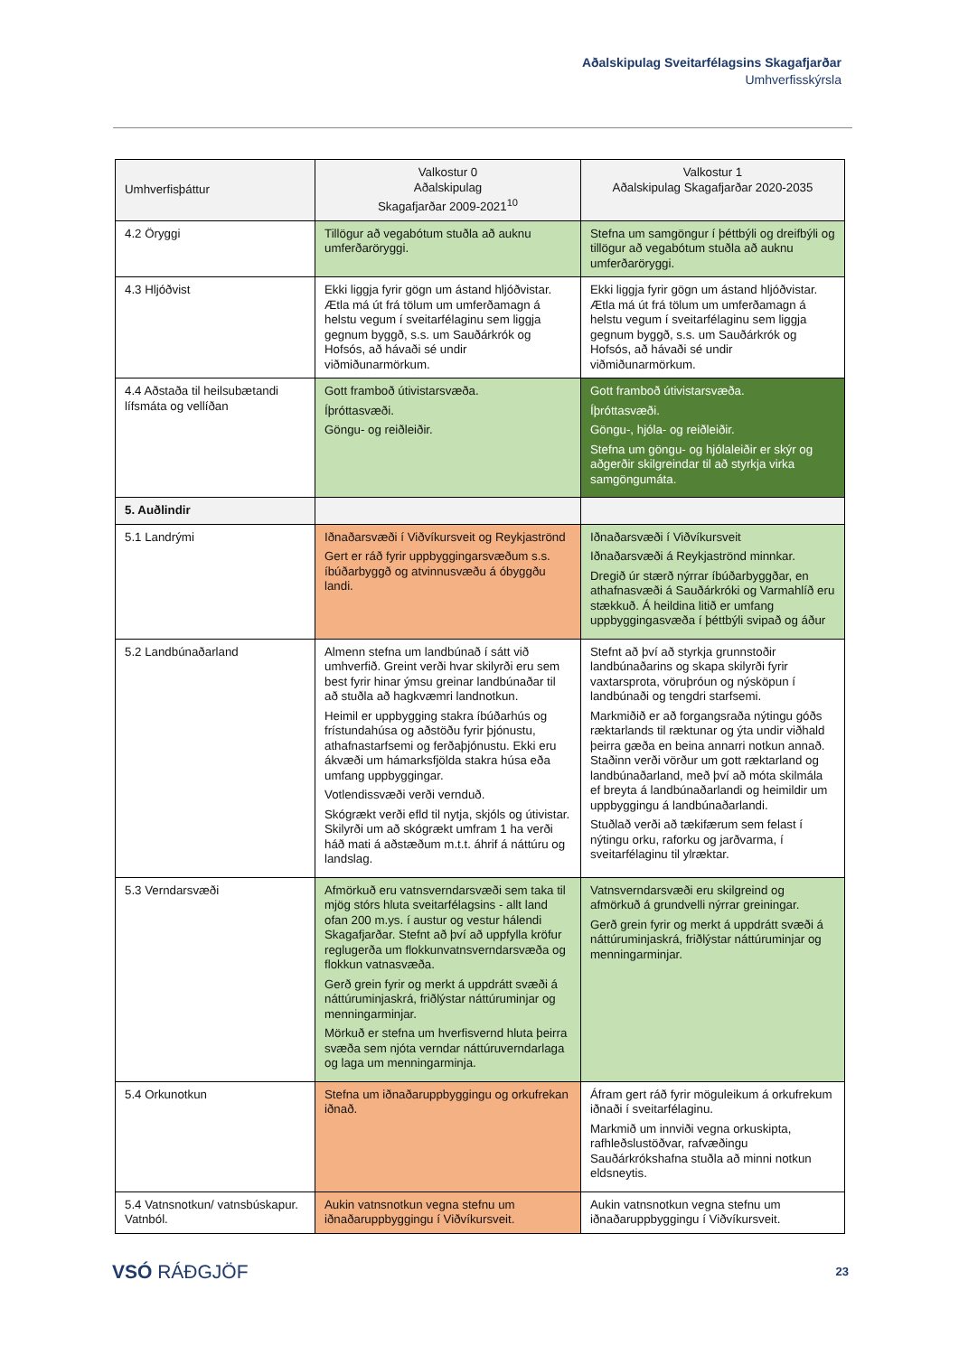Aðalskipulag Sveitarfélagsins Skagafjarðar
Umhverfisskýrsla
| Umhverfisþáttur | Valkostur 0 Aðalskipulag Skagafjarðar 2009-2021<sup>10</sup> | Valkostur 1 Aðalskipulag Skagafjarðar 2020-2035 |
| --- | --- | --- |
| 4.2 Öryggi | Tillögur að vegabótum stuðla að auknu umferðaröryggi. | Stefna um samgöngur í þéttbýli og dreifbýli og tillögur að vegabótum stuðla að auknu umferðaröryggi. |
| 4.3 Hljóðvist | Ekki liggja fyrir gögn um ástand hljóðvistar. Ætla má út frá tölum um umferðamagn á helstu vegum í sveitarfélaginu sem liggja gegnum byggð, s.s. um Sauðárkrók og Hofsós, að hávaði sé undir viðmiðunarmörkum. | Ekki liggja fyrir gögn um ástand hljóðvistar. Ætla má út frá tölum um umferðamagn á helstu vegum í sveitarfélaginu sem liggja gegnum byggð, s.s. um Sauðárkrók og Hofsós, að hávaði sé undir viðmiðunarmörkum. |
| 4.4 Aðstaða til heilsubætandi lífsmáta og vellíðan | Gott framboð útivistarsvæða. Íþróttasvæði. Göngu- og reiðleiðir. | Gott framboð útivistarsvæða. Íþróttasvæði. Göngu-, hjóla- og reiðleiðir. Stefna um göngu- og hjólaleiðir er skýr og aðgerðir skilgreindar til að styrkja virka samgöngumáta. |
| 5. Auðlindir | | |
| 5.1 Landrými | Iðnaðarsvæði í Viðvíkursveit og Reykjaströnd Gert er ráð fyrir uppbyggingarsvæðum s.s. íbúðarbyggð og atvinnusvæðu á óbyggðu landi. | Iðnaðarsvæði í Viðvíkursveit Iðnaðarsvæði á Reykjaströnd minnkar. Dregið úr stærð nýrrar íbúðarbyggðar, en athafnasvæði á Sauðárkróki og Varmahlíð eru stækkuð. Á heildina litið er umfang uppbyggingasvæða í þéttbýli svipað og áður |
| 5.2 Landbúnaðarland | Almenn stefna um landbúnað í sátt við umhverfið. Greint verði hvar skilyrði eru sem best fyrir hinar ýmsu greinar landbúnaðar til að stuðla að hagkvæmri landnotkun. Heimil er uppbygging stakra íbúðarhús og frístundahúsa og aðstöðu fyrir þjónustu, athafnastarfsemi og ferðaþjónustu. Ekki eru ákvæði um hámarksfjölda stakra húsa eða umfang uppbyggingar. Votlendissvæði verði vernduð. Skógrækt verði efld til nytja, skjóls og útivistar. Skilyrði um að skógrækt umfram 1 ha verði háð mati á aðstæðum m.t.t. áhrif á náttúru og landslag. | Stefnt að því að styrkja grunnstoðir landbúnaðarins og skapa skilyrði fyrir vaxtarsprota, vöruþróun og nýsköpun í landbúnaði og tengdri starfsemi. Markmiðið er að forgangsraða nýtingu góðs ræktarlands til ræktunar og ýta undir viðhald þeirra gæða en beina annarri notkun annað. Staðinn verði vörður um gott ræktarland og landbúnaðarland, með því að móta skilmála ef breyta á landbúnaðarlandi og heimildir um uppbyggingu á landbúnaðarlandi. Stuðlað verði að tækifærum sem felast í nýtingu orku, raforku og jarðvarma, í sveitarfélaginu til ylræktar. |
| 5.3 Verndarsvæði | Afmörkuð eru vatnsverndarsvæði sem taka til mjög stórs hluta sveitarfélagsins - allt land ofan 200 m.ys. í austur og vestur hálendi Skagafjarðar. Stefnt að því að uppfylla kröfur reglugerða um flokkunvatnsverndarsvæða og flokkun vatnasvæða. Gerð grein fyrir og merkt á uppdrátt svæði á náttúruminjaskrá, friðlýstar náttúruminjar og menningarminjar. Mörkuð er stefna um hverfisvernd hluta þeirra svæða sem njóta verndar náttúruverndarlaga og laga um menningarminja. | Vatnsverndarsvæði eru skilgreind og afmörkuð á grundvelli nýrrar greiningar. Gerð grein fyrir og merkt á uppdrátt svæði á náttúruminjaskrá, friðlýstar náttúruminjar og menningarminjar. |
| 5.4 Orkunotkun | Stefna um iðnaðaruppbyggingu og orkufrekan iðnað. | Áfram gert ráð fyrir möguleikum á orkufrekum iðnaði í sveitarfélaginu. Markmið um innviði vegna orkuskipta, rafhleðslustöðvar, rafvæðingu Sauðárkrókshafna stuðla að minni notkun eldsneytis. |
| 5.4 Vatnsnotkun/ vatnsbúskapur. Vatnból. | Aukin vatnsnotkun vegna stefnu um iðnaðaruppbyggingu í Viðvíkursveit. | Aukin vatnsnotkun vegna stefnu um iðnaðaruppbyggingu í Viðvíkursveit. |
VSÓ RÁÐGJÖF
23